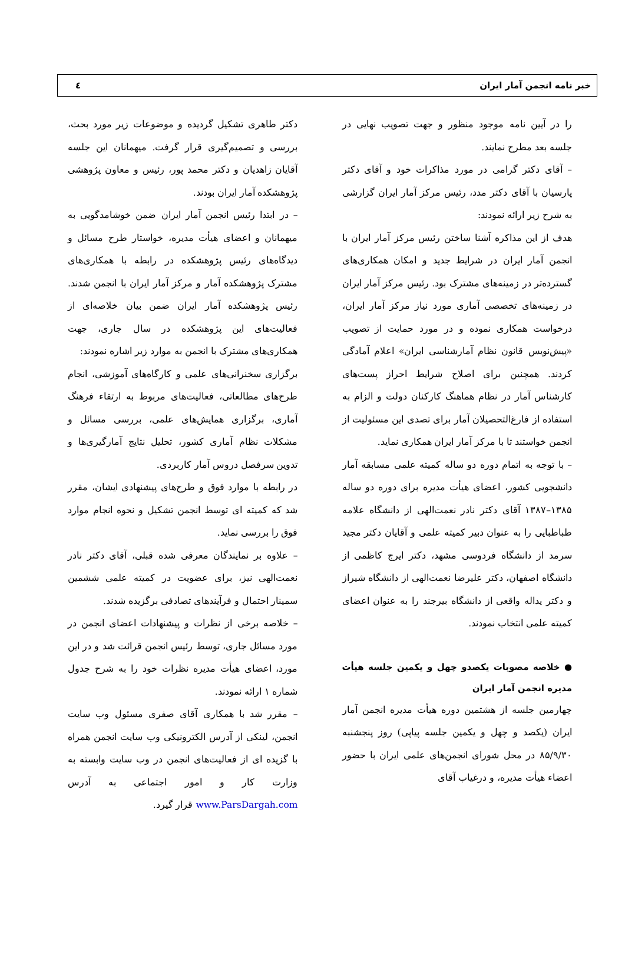خبر نامه انجمن آمار ایران ٤
را در آیین نامه موجود منظور و جهت تصویب نهایی در جلسه بعد مطرح نمایند.
– آقای دکتر گرامی در مورد مذاکرات خود و آقای دکتر پارسیان با آقای دکتر مدد، رئیس مرکز آمار ایران گزارشی به شرح زیر ارائه نمودند:
هدف از این مذاکره آشنا ساختن رئیس مرکز آمار ایران با انجمن آمار ایران در شرایط جدید و امکان همکاری‌های گسترده‌تر در زمینه‌های مشترک بود. رئیس مرکز آمار ایران در زمینه‌های تخصصی آماری مورد نیاز مرکز آمار ایران، درخواست همکاری نموده و در مورد حمایت از تصویب «پیش‌نویس قانون نظام آمارشناسی ایران» اعلام آمادگی کردند. همچنین برای اصلاح شرایط احراز پست‌های کارشناس آمار در نظام هماهنگ کارکنان دولت و الزام به استفاده از فارغ‌التحصیلان آمار برای تصدی این مسئولیت از انجمن خواستند تا با مرکز آمار ایران همکاری نماید.
– با توجه به اتمام دوره دو ساله کمیته علمی مسابقه آمار دانشجویی کشور، اعضای هیأت مدیره برای دوره دو ساله ۱۳۸۵–۱۳۸۷ آقای دکتر نادر نعمت‌الهی از دانشگاه علامه طباطبایی را به عنوان دبیر کمیته علمی و آقایان دکتر مجید سرمد از دانشگاه فردوسی مشهد، دکتر ایرج کاظمی از دانشگاه اصفهان، دکتر علیرضا نعمت‌الهی از دانشگاه شیراز و دکتر یداله واقعی از دانشگاه بیرجند را به عنوان اعضای کمیته علمی انتخاب نمودند.
● خلاصه مصوبات یکصدو چهل و یکمین جلسه هیأت مدیره انجمن آمار ایران
چهارمین جلسه از هشتمین دوره هیأت مدیره انجمن آمار ایران (یکصد و چهل و یکمین جلسه پیاپی) روز پنجشنبه ۸۵/۹/۳۰ در محل شورای انجمن‌های علمی ایران با حضور اعضاء هیأت مدیره، و درغیاب آقای
دکتر طاهری تشکیل گردیده و موضوعات زیر مورد بحث، بررسی و تصمیم‌گیری قرار گرفت. میهمانان این جلسه آقایان زاهدیان و دکتر محمد پور، رئیس و معاون پژوهشی پژوهشکده آمار ایران بودند.
– در ابتدا رئیس انجمن آمار ایران ضمن خوشامدگویی به میهمانان و اعضای هیأت مدیره، خواستار طرح مسائل و دیدگاه‌های رئیس پژوهشکده در رابطه با همکاری‌های مشترک پژوهشکده آمار و مرکز آمار ایران با انجمن شدند. رئیس پژوهشکده آمار ایران ضمن بیان خلاصه‌ای از فعالیت‌های این پژوهشکده در سال جاری، جهت همکاری‌های مشترک با انجمن به موارد زیر اشاره نمودند:
برگزاری سخنرانی‌های علمی و کارگاه‌های آموزشی، انجام طرح‌های مطالعاتی، فعالیت‌های مربوط به ارتقاء فرهنگ آماری، برگزاری همایش‌های علمی، بررسی مسائل و مشکلات نظام آماری کشور، تحلیل نتایج آمارگیری‌ها و تدوین سرفصل دروس آمار کاربردی.
در رابطه با موارد فوق و طرح‌های پیشنهادی ایشان، مقرر شد که کمیته ای توسط انجمن تشکیل و نحوه انجام موارد فوق را بررسی نماید.
– علاوه بر نمایندگان معرفی شده قبلی، آقای دکتر نادر نعمت‌الهی نیز، برای عضویت در کمیته علمی ششمین سمینار احتمال و فرآیندهای تصادفی برگزیده شدند.
– خلاصه برخی از نظرات و پیشنهادات اعضای انجمن در مورد مسائل جاری، توسط رئیس انجمن قرائت شد و در این مورد، اعضای هیأت مدیره نظرات خود را به شرح جدول شماره ۱ ارائه نمودند.
– مقرر شد با همکاری آقای صفری مسئول وب سایت انجمن، لینکی از آدرس الکترونیکی وب سایت انجمن همراه با گزیده ای از فعالیت‌های انجمن در وب سایت وابسته به وزارت کار و امور اجتماعی به آدرس www.ParsDargah.com قرار گیرد.